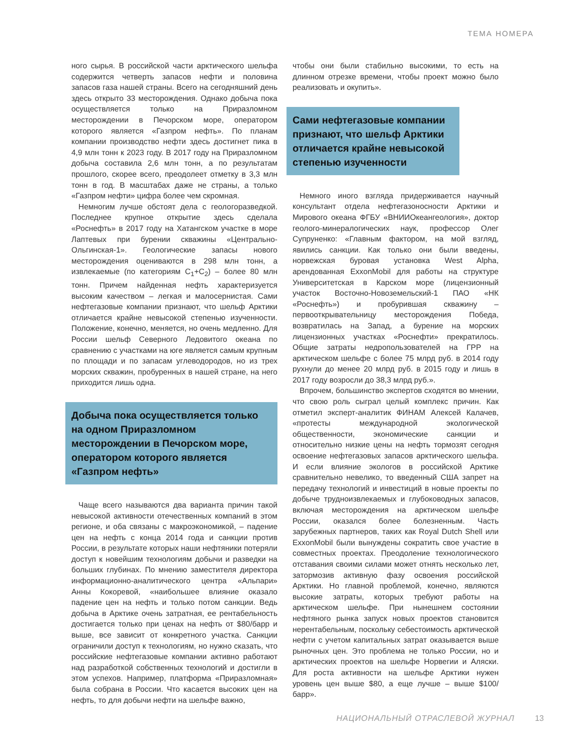ТЕМА НОМЕРА
ного сырья. В российской части арктического шельфа содержится четверть запасов нефти и половина запасов газа нашей страны. Всего на сегодняшний день здесь открыто 33 месторождения. Однако добыча пока осуществляется только на Приразломном месторождении в Печорском море, оператором которого является «Газпром нефть». По планам компании производство нефти здесь достигнет пика в 4,9 млн тонн к 2023 году. В 2017 году на Приразломном добыча составила 2,6 млн тонн, а по результатам прошлого, скорее всего, преодолеет отметку в 3,3 млн тонн в год. В масштабах даже не страны, а только «Газпром нефти» цифра более чем скромная.
Немногим лучше обстоят дела с геологоразведкой. Последнее крупное открытие здесь сделала «Роснефть» в 2017 году на Хатангском участке в море Лаптевых при бурении скважины «Центрально-Ольгинская-1». Геологические запасы нового месторождения оцениваются в 298 млн тонн, а извлекаемые (по категориям C<sub>1</sub>+C<sub>2</sub>) – более 80 млн тонн. Причем найденная нефть характеризуется высоким качеством – легкая и малосернистая. Сами нефтегазовые компании признают, что шельф Арктики отличается крайне невысокой степенью изученности. Положение, конечно, меняется, но очень медленно. Для России шельф Северного Ледовитого океана по сравнению с участками на юге является самым крупным по площади и по запасам углеводородов, но из трех морских скважин, пробуренных в нашей стране, на него приходится лишь одна.
Добыча пока осуществляется только на одном Приразломном месторождении в Печорском море, оператором которого является «Газпром нефть»
Чаще всего называются два варианта причин такой невысокой активности отечественных компаний в этом регионе, и оба связаны с макроэкономикой, – падение цен на нефть с конца 2014 года и санкции против России, в результате которых наши нефтяники потеряли доступ к новейшим технологиям добычи и разведки на больших глубинах. По мнению заместителя директора информационно-аналитического центра «Альпари» Анны Кокоревой, «наибольшее влияние оказало падение цен на нефть и только потом санкции. Ведь добыча в Арктике очень затратная, ее рентабельность достигается только при ценах на нефть от $80/барр и выше, все зависит от конкретного участка. Санкции ограничили доступ к технологиям, но нужно сказать, что российские нефтегазовые компании активно работают над разработкой собственных технологий и достигли в этом успехов. Например, платформа «Приразломная» была собрана в России. Что касается высоких цен на нефть, то для добычи нефти на шельфе важно,
чтобы они были стабильно высокими, то есть на длинном отрезке времени, чтобы проект можно было реализовать и окупить».
Сами нефтегазовые компании признают, что шельф Арктики отличается крайне невысокой степенью изученности
Немного иного взгляда придерживается научный консультант отдела нефтегазоносности Арктики и Мирового океана ФГБУ «ВНИИОкеангеология», доктор геолого-минералогических наук, профессор Олег Супруненко: «Главным фактором, на мой взгляд, явились санкции. Как только они были введены, норвежская буровая установка West Alpha, арендованная ExxonMobil для работы на структуре Университетская в Карском море (лицензионный участок Восточно-Новоземельский-1 ПАО «НК «Роснефть») и пробурившая скважину – первооткрывательницу месторождения Победа, возвратилась на Запад, а бурение на морских лицензионных участках «Роснефти» прекратилось. Общие затраты недропользователей на ГРР на арктическом шельфе с более 75 млрд руб. в 2014 году рухнули до менее 20 млрд руб. в 2015 году и лишь в 2017 году возросли до 38,3 млрд руб.».
Впрочем, большинство экспертов сходятся во мнении, что свою роль сыграл целый комплекс причин. Как отметил эксперт-аналитик ФИНАМ Алексей Калачев, «протесты международной экологической общественности, экономические санкции и относительно низкие цены на нефть тормозят сегодня освоение нефтегазовых запасов арктического шельфа. И если влияние экологов в российской Арктике сравнительно невелико, то введенный США запрет на передачу технологий и инвестиций в новые проекты по добыче трудноизвлекаемых и глубоководных запасов, включая месторождения на арктическом шельфе России, оказался более болезненным. Часть зарубежных партнеров, таких как Royal Dutch Shell или ExxonMobil были вынуждены сократить свое участие в совместных проектах. Преодоление технологического отставания своими силами может отнять несколько лет, затормозив активную фазу освоения российской Арктики. Но главной проблемой, конечно, являются высокие затраты, которых требуют работы на арктическом шельфе. При нынешнем состоянии нефтяного рынка запуск новых проектов становится нерентабельным, поскольку себестоимость арктической нефти с учетом капитальных затрат оказывается выше рыночных цен. Это проблема не только России, но и арктических проектов на шельфе Норвегии и Аляски. Для роста активности на шельфе Арктики нужен уровень цен выше $80, а еще лучше – выше $100/барр».
НАЦИОНАЛЬНЫЙ ОТРАСЛЕВОЙ ЖУРНАЛ 13